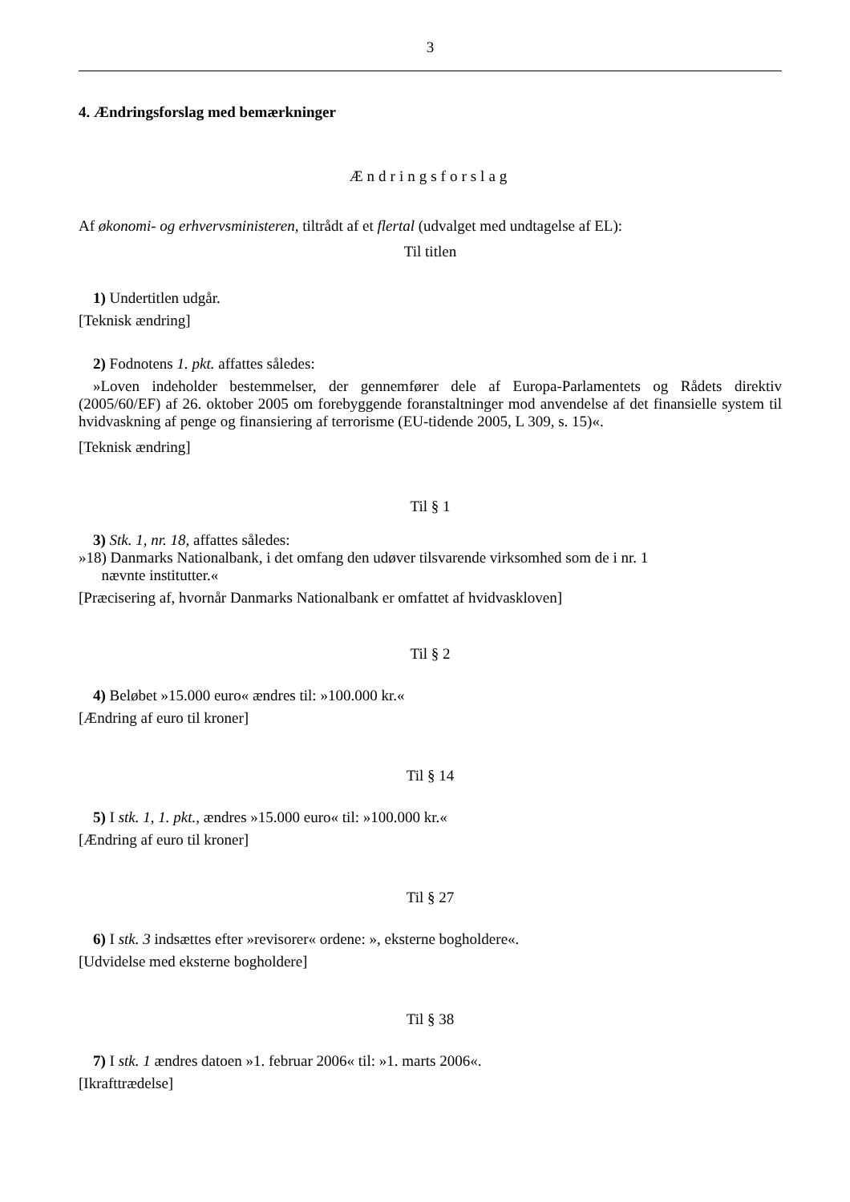3
4. Ændringsforslag med bemærkninger
Ændringsforslag
Af økonomi- og erhvervsministeren, tiltrådt af et flertal (udvalget med undtagelse af EL):
Til titlen
1) Undertitlen udgår.
[Teknisk ændring]
2) Fodnotens 1. pkt. affattes således:
»Loven indeholder bestemmelser, der gennemfører dele af Europa-Parlamentets og Rådets direktiv (2005/60/EF) af 26. oktober 2005 om forebyggende foranstaltninger mod anvendelse af det finansielle system til hvidvaskning af penge og finansiering af terrorisme (EU-tidende 2005, L 309, s. 15)«.
[Teknisk ændring]
Til § 1
3) Stk. 1, nr. 18, affattes således:
»18) Danmarks Nationalbank, i det omfang den udøver tilsvarende virksomhed som de i nr. 1
nævnte institutter.«
[Præcisering af, hvornår Danmarks Nationalbank er omfattet af hvidvaskloven]
Til § 2
4) Beløbet »15.000 euro« ændres til: »100.000 kr.«
[Ændring af euro til kroner]
Til § 14
5) I stk. 1, 1. pkt., ændres »15.000 euro« til: »100.000 kr.«
[Ændring af euro til kroner]
Til § 27
6) I stk. 3 indsættes efter »revisorer« ordene: », eksterne bogholdere«.
[Udvidelse med eksterne bogholdere]
Til § 38
7) I stk. 1 ændres datoen »1. februar 2006« til: »1. marts 2006«.
[Ikrafttrædelse]